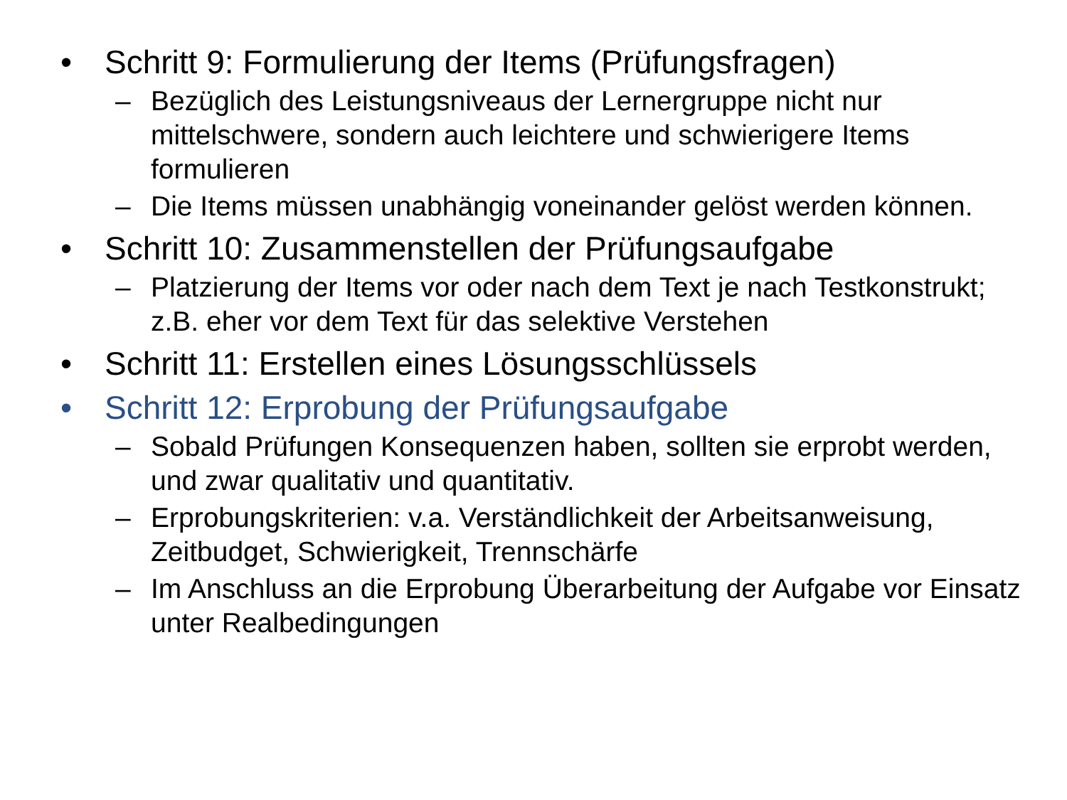• Schritt 9: Formulierung der Items (Prüfungsfragen)
– Bezüglich des Leistungsniveaus der Lernergruppe nicht nur mittelschwere, sondern auch leichtere und schwierigere Items formulieren
– Die Items müssen unabhängig voneinander gelöst werden können.
• Schritt 10: Zusammenstellen der Prüfungsaufgabe
– Platzierung der Items vor oder nach dem Text je nach Testkonstrukt; z.B. eher vor dem Text für das selektive Verstehen
• Schritt 11: Erstellen eines Lösungsschlüssels
• Schritt 12: Erprobung der Prüfungsaufgabe
– Sobald Prüfungen Konsequenzen haben, sollten sie erprobt werden, und zwar qualitativ und quantitativ.
– Erprobungskriterien: v.a. Verständlichkeit der Arbeitsanweisung, Zeitbudget, Schwierigkeit, Trennschärfe
– Im Anschluss an die Erprobung Überarbeitung der Aufgabe vor Einsatz unter Realbedingungen